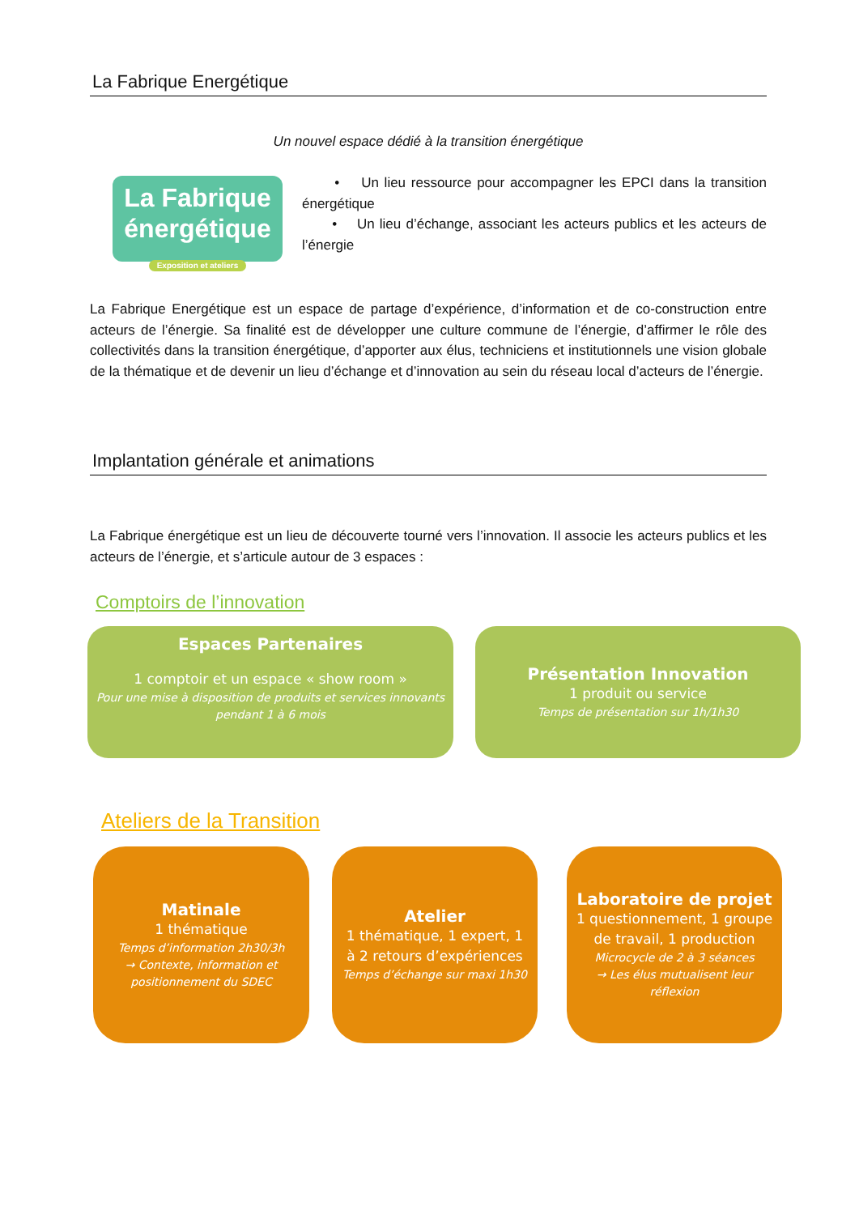La Fabrique Energétique
Un nouvel espace dédié à la transition énergétique
La Fabrique
énergétique
Exposition et ateliers
• Un lieu ressource pour accompagner les EPCI dans la transition énergétique
• Un lieu d’échange, associant les acteurs publics et les acteurs de l’énergie
La Fabrique Energétique est un espace de partage d’expérience, d’information et de co-construction entre acteurs de l’énergie. Sa finalité est de développer une culture commune de l’énergie, d’affirmer le rôle des collectivités dans la transition énergétique, d’apporter aux élus, techniciens et institutionnels une vision globale de la thématique et de devenir un lieu d’échange et d’innovation au sein du réseau local d’acteurs de l’énergie.
Implantation générale et animations
La Fabrique énergétique est un lieu de découverte tourné vers l’innovation. Il associe les acteurs publics et les acteurs de l’énergie, et s’articule autour de 3 espaces :
Comptoirs de l’innovation
Espaces Partenaires
1 comptoir et un espace « show room »
Pour une mise à disposition de produits et services innovants pendant 1 à 6 mois
Présentation Innovation
1 produit ou service
Temps de présentation sur 1h/1h30
Ateliers de la Transition
Matinale
1 thématique
Temps d’information 2h30/3h
→ Contexte, information et positionnement du SDEC
Atelier
1 thématique, 1 expert, 1 à 2 retours d’expériences
Temps d’échange sur maxi 1h30
Laboratoire de projet
1 questionnement, 1 groupe de travail, 1 production
Microcycle de 2 à 3 séances
→ Les élus mutualisent leur réflexion